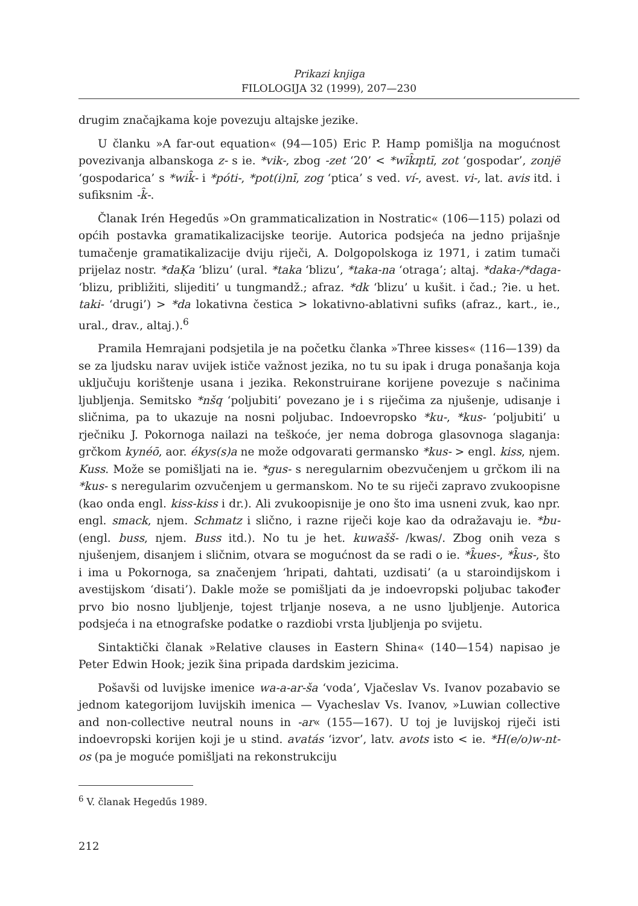Prikazi knjiga
FILOLOGIJA 32 (1999), 207—230
drugim značajkama koje povezuju altajske jezike.
U članku »A far-out equation« (94—105) Eric P. Hamp pomišlja na mogućnost povezivanja albanskoga z- s ie. *vik-, zbog -zet ‘20’ < *wīk̑m̥tī, zot ‘gospodar’, zonjë ‘gospodarica’ s *wik̑- i *póti-, *pot(i)nī, zog ‘ptica’ s ved. ví-, avest. vi-, lat. avis itd. i sufiksnim -k̑-.
Članak Irén Hegedűs »On grammaticalization in Nostratic« (106—115) polazi od općih postavka gramatikalizacijske teorije. Autorica podsjeća na jedno prijašnje tumačenje gramatikalizacije dviju riječi, A. Dolgopolskoga iz 1971, i zatim tumači prijelaz nostr. *daḲa ‘blizu’ (ural. *taka ‘blizu’, *taka-na ‘otraga’; altaj. *daka-/*daga- ‘blizu, približiti, slijediti’ u tungmandž.; afraz. *dk ‘blizu’ u kušit. i čad.; ?ie. u het. taki- ‘drugi’) > *da lokativna čestica > lokativno-ablativni sufiks (afraz., kart., ie., ural., drav., altaj.).<sup>6</sup>
Pramila Hemrajani podsjetila je na početku članka »Three kisses« (116—139) da se za ljudsku narav uvijek ističe važnost jezika, no tu su ipak i druga ponašanja koja uključuju korištenje usana i jezika. Rekonstruirane korijene povezuje s načinima ljubljenja. Semitsko *nšq ‘poljubiti’ povezano je i s riječima za njušenje, udisanje i sličnima, pa to ukazuje na nosni poljubac. Indoevropsko *ku-, *kus- ‘poljubiti’ u rječniku J. Pokornoga nailazi na teškoće, jer nema dobroga glasovnoga slaganja: grčkom kynéō, aor. ékys(s)a ne može odgovarati germansko *kus- > engl. kiss, njem. Kuss. Može se pomišljati na ie. *gus- s neregularnim obezvučenjem u grčkom ili na *kus- s neregularim ozvučenjem u germanskom. No te su riječi zapravo zvukoopisne (kao onda engl. kiss-kiss i dr.). Ali zvukoopisnije je ono što ima usneni zvuk, kao npr. engl. smack, njem. Schmatz i slično, i razne riječi koje kao da odražavaju ie. *bu- (engl. buss, njem. Buss itd.). No tu je het. kuwašš- /kwas/. Zbog onih veza s njušenjem, disanjem i sličnim, otvara se mogućnost da se radi o ie. *k̑ues-, *k̑us-, što i ima u Pokornoga, sa značenjem ‘hripati, dahtati, uzdisati’ (a u staroindijskom i avestijskom ‘disati’). Dakle može se pomišljati da je indoevropski poljubac također prvo bio nosno ljubljenje, tojest trljanje noseva, a ne usno ljubljenje. Autorica podsjeća i na etnografske podatke o razdiobi vrsta ljubljenja po svijetu.
Sintaktički članak »Relative clauses in Eastern Shina« (140—154) napisao je Peter Edwin Hook; jezik šina pripada dardskim jezicima.
Pošavši od luvijske imenice wa-a-ar-ša ‘voda’, Vjačeslav Vs. Ivanov pozabavio se jednom kategorijom luvijskih imenica — Vyacheslav Vs. Ivanov, »Luwian collective and non-collective neutral nouns in -ar« (155—167). U toj je luvijskoj riječi isti indoevropski korijen koji je u stind. avatás ‘izvor’, latv. avots isto < ie. *H(e/o)w-nt-os (pa je moguće pomišljati na rekonstrukciju
<sup>6</sup> V. članak Hegedűs 1989.
212